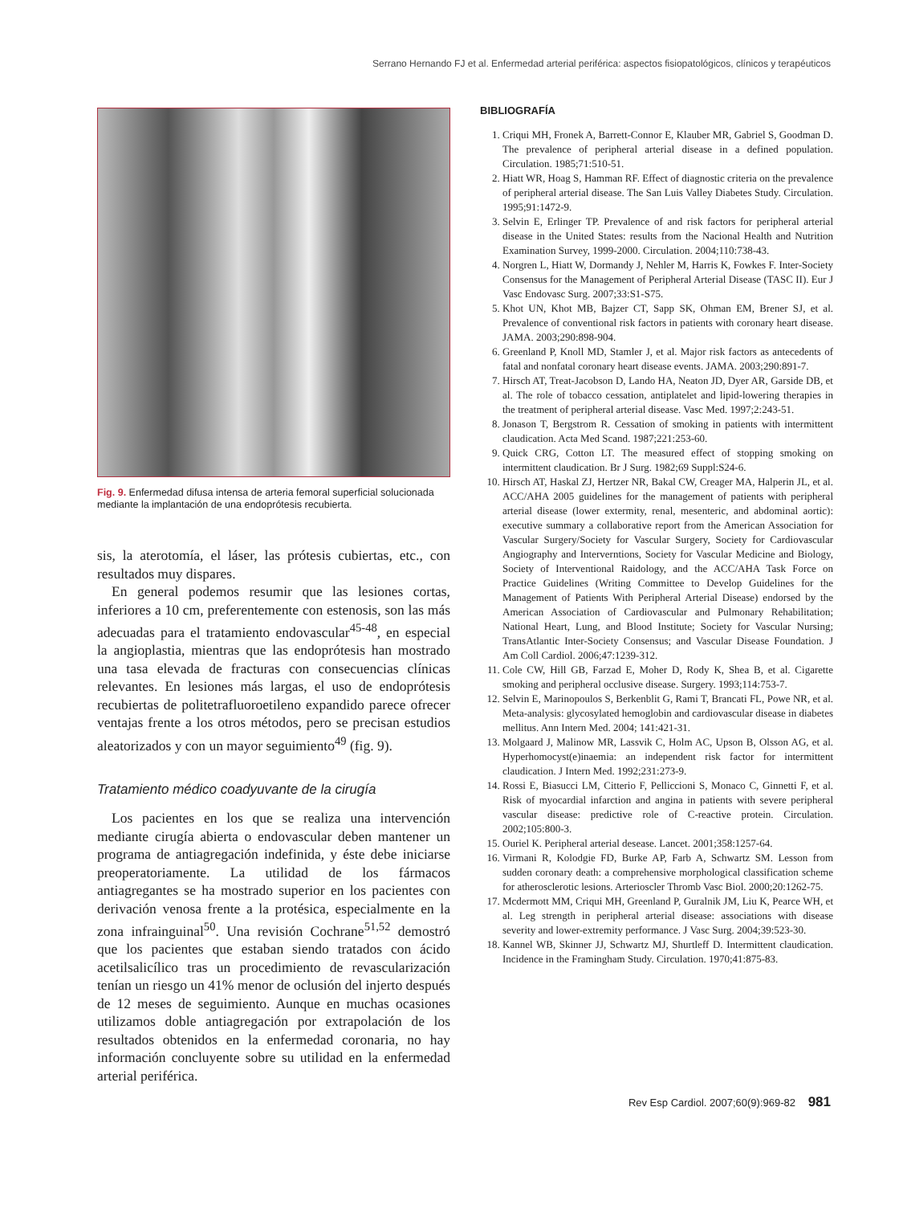Serrano Hernando FJ et al. Enfermedad arterial periférica: aspectos fisiopatológicos, clínicos y terapéuticos
Fig. 9. Enfermedad difusa intensa de arteria femoral superficial solucionada mediante la implantación de una endoprótesis recubierta.
sis, la aterotomía, el láser, las prótesis cubiertas, etc., con resultados muy dispares.
En general podemos resumir que las lesiones cortas, inferiores a 10 cm, preferentemente con estenosis, son las más adecuadas para el tratamiento endovascular<sup>45-48</sup>, en especial la angioplastia, mientras que las endoprótesis han mostrado una tasa elevada de fracturas con consecuencias clínicas relevantes. En lesiones más largas, el uso de endoprótesis recubiertas de politetrafluoroetileno expandido parece ofrecer ventajas frente a los otros métodos, pero se precisan estudios aleatorizados y con un mayor seguimiento<sup>49</sup> (fig. 9).
Tratamiento médico coadyuvante de la cirugía
Los pacientes en los que se realiza una intervención mediante cirugía abierta o endovascular deben mantener un programa de antiagregación indefinida, y éste debe iniciarse preoperatoriamente. La utilidad de los fármacos antiagregantes se ha mostrado superior en los pacientes con derivación venosa frente a la protésica, especialmente en la zona infrainguinal<sup>50</sup>. Una revisión Cochrane<sup>51,52</sup> demostró que los pacientes que estaban siendo tratados con ácido acetilsalicílico tras un procedimiento de revascularización tenían un riesgo un 41% menor de oclusión del injerto después de 12 meses de seguimiento. Aunque en muchas ocasiones utilizamos doble antiagregación por extrapolación de los resultados obtenidos en la enfermedad coronaria, no hay información concluyente sobre su utilidad en la enfermedad arterial periférica.
BIBLIOGRAFÍA
1. Criqui MH, Fronek A, Barrett-Connor E, Klauber MR, Gabriel S, Goodman D. The prevalence of peripheral arterial disease in a defined population. Circulation. 1985;71:510-51.
2. Hiatt WR, Hoag S, Hamman RF. Effect of diagnostic criteria on the prevalence of peripheral arterial disease. The San Luis Valley Diabetes Study. Circulation. 1995;91:1472-9.
3. Selvin E, Erlinger TP. Prevalence of and risk factors for peripheral arterial disease in the United States: results from the Nacional Health and Nutrition Examination Survey, 1999-2000. Circulation. 2004;110:738-43.
4. Norgren L, Hiatt W, Dormandy J, Nehler M, Harris K, Fowkes F. Inter-Society Consensus for the Management of Peripheral Arterial Disease (TASC II). Eur J Vasc Endovasc Surg. 2007;33:S1-S75.
5. Khot UN, Khot MB, Bajzer CT, Sapp SK, Ohman EM, Brener SJ, et al. Prevalence of conventional risk factors in patients with coronary heart disease. JAMA. 2003;290:898-904.
6. Greenland P, Knoll MD, Stamler J, et al. Major risk factors as antecedents of fatal and nonfatal coronary heart disease events. JAMA. 2003;290:891-7.
7. Hirsch AT, Treat-Jacobson D, Lando HA, Neaton JD, Dyer AR, Garside DB, et al. The role of tobacco cessation, antiplatelet and lipid-lowering therapies in the treatment of peripheral arterial disease. Vasc Med. 1997;2:243-51.
8. Jonason T, Bergstrom R. Cessation of smoking in patients with intermittent claudication. Acta Med Scand. 1987;221:253-60.
9. Quick CRG, Cotton LT. The measured effect of stopping smoking on intermittent claudication. Br J Surg. 1982;69 Suppl:S24-6.
10. Hirsch AT, Haskal ZJ, Hertzer NR, Bakal CW, Creager MA, Halperin JL, et al. ACC/AHA 2005 guidelines for the management of patients with peripheral arterial disease (lower extermity, renal, mesenteric, and abdominal aortic): executive summary a collaborative report from the American Association for Vascular Surgery/Society for Vascular Surgery, Society for Cardiovascular Angiography and Interverntions, Society for Vascular Medicine and Biology, Society of Interventional Raidology, and the ACC/AHA Task Force on Practice Guidelines (Writing Committee to Develop Guidelines for the Management of Patients With Peripheral Arterial Disease) endorsed by the American Association of Cardiovascular and Pulmonary Rehabilitation; National Heart, Lung, and Blood Institute; Society for Vascular Nursing; TransAtlantic Inter-Society Consensus; and Vascular Disease Foundation. J Am Coll Cardiol. 2006;47:1239-312.
11. Cole CW, Hill GB, Farzad E, Moher D, Rody K, Shea B, et al. Cigarette smoking and peripheral occlusive disease. Surgery. 1993;114:753-7.
12. Selvin E, Marinopoulos S, Berkenblit G, Rami T, Brancati FL, Powe NR, et al. Meta-analysis: glycosylated hemoglobin and cardiovascular disease in diabetes mellitus. Ann Intern Med. 2004; 141:421-31.
13. Molgaard J, Malinow MR, Lassvik C, Holm AC, Upson B, Olsson AG, et al. Hyperhomocyst(e)inaemia: an independent risk factor for intermittent claudication. J Intern Med. 1992;231:273-9.
14. Rossi E, Biasucci LM, Citterio F, Pelliccioni S, Monaco C, Ginnetti F, et al. Risk of myocardial infarction and angina in patients with severe peripheral vascular disease: predictive role of C-reactive protein. Circulation. 2002;105:800-3.
15. Ouriel K. Peripheral arterial desease. Lancet. 2001;358:1257-64.
16. Virmani R, Kolodgie FD, Burke AP, Farb A, Schwartz SM. Lesson from sudden coronary death: a comprehensive morphological classification scheme for atherosclerotic lesions. Arterioscler Thromb Vasc Biol. 2000;20:1262-75.
17. Mcdermott MM, Criqui MH, Greenland P, Guralnik JM, Liu K, Pearce WH, et al. Leg strength in peripheral arterial disease: associations with disease severity and lower-extremity performance. J Vasc Surg. 2004;39:523-30.
18. Kannel WB, Skinner JJ, Schwartz MJ, Shurtleff D. Intermittent claudication. Incidence in the Framingham Study. Circulation. 1970;41:875-83.
Rev Esp Cardiol. 2007;60(9):969-82 981